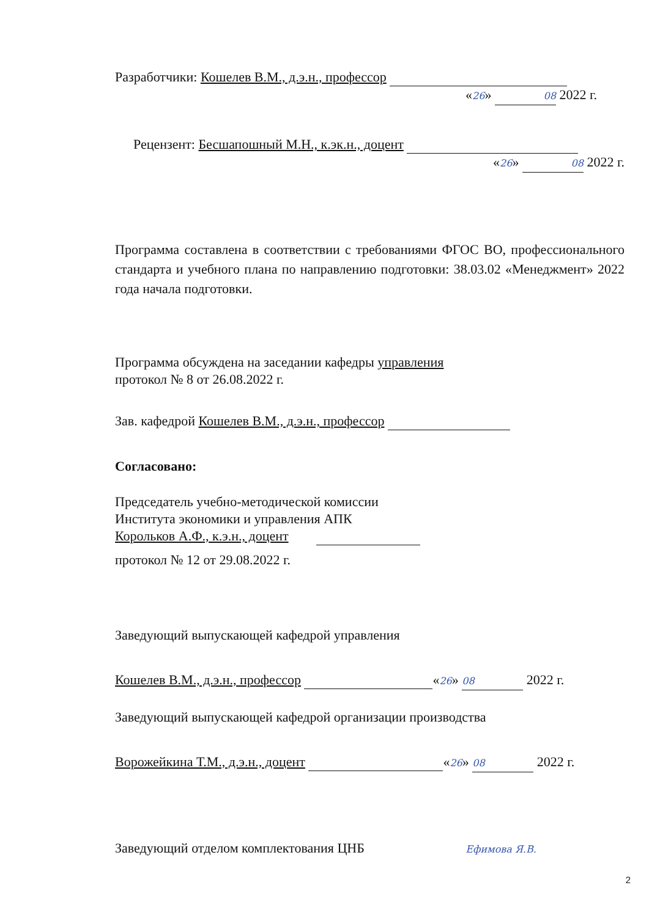Разработчики: Кошелев В.М., д.э.н., профессор
«26» 08 2022 г.
Рецензент: Бесшапошный М.Н., к.эк.н., доцент
«26» 08 2022 г.
Программа составлена в соответствии с требованиями ФГОС ВО, профессионального стандарта и учебного плана по направлению подготовки: 38.03.02 «Менеджмент» 2022 года начала подготовки.
Программа обсуждена на заседании кафедры управления
протокол № 8 от 26.08.2022 г.
Зав. кафедрой Кошелев В.М., д.э.н., профессор
Согласовано:
Председатель учебно-методической комиссии
Института экономики и управления АПК
Корольков А.Ф., к.э.н., доцент
протокол № 12 от 29.08.2022 г.
Заведующий выпускающей кафедрой управления
Кошелев В.М., д.э.н., профессор «26» 08 2022 г.
Заведующий выпускающей кафедрой организации производства
Ворожейкина Т.М., д.э.н., доцент «26» 08 2022 г.
Заведующий отделом комплектования ЦНБ Ефимова Я.В.
2